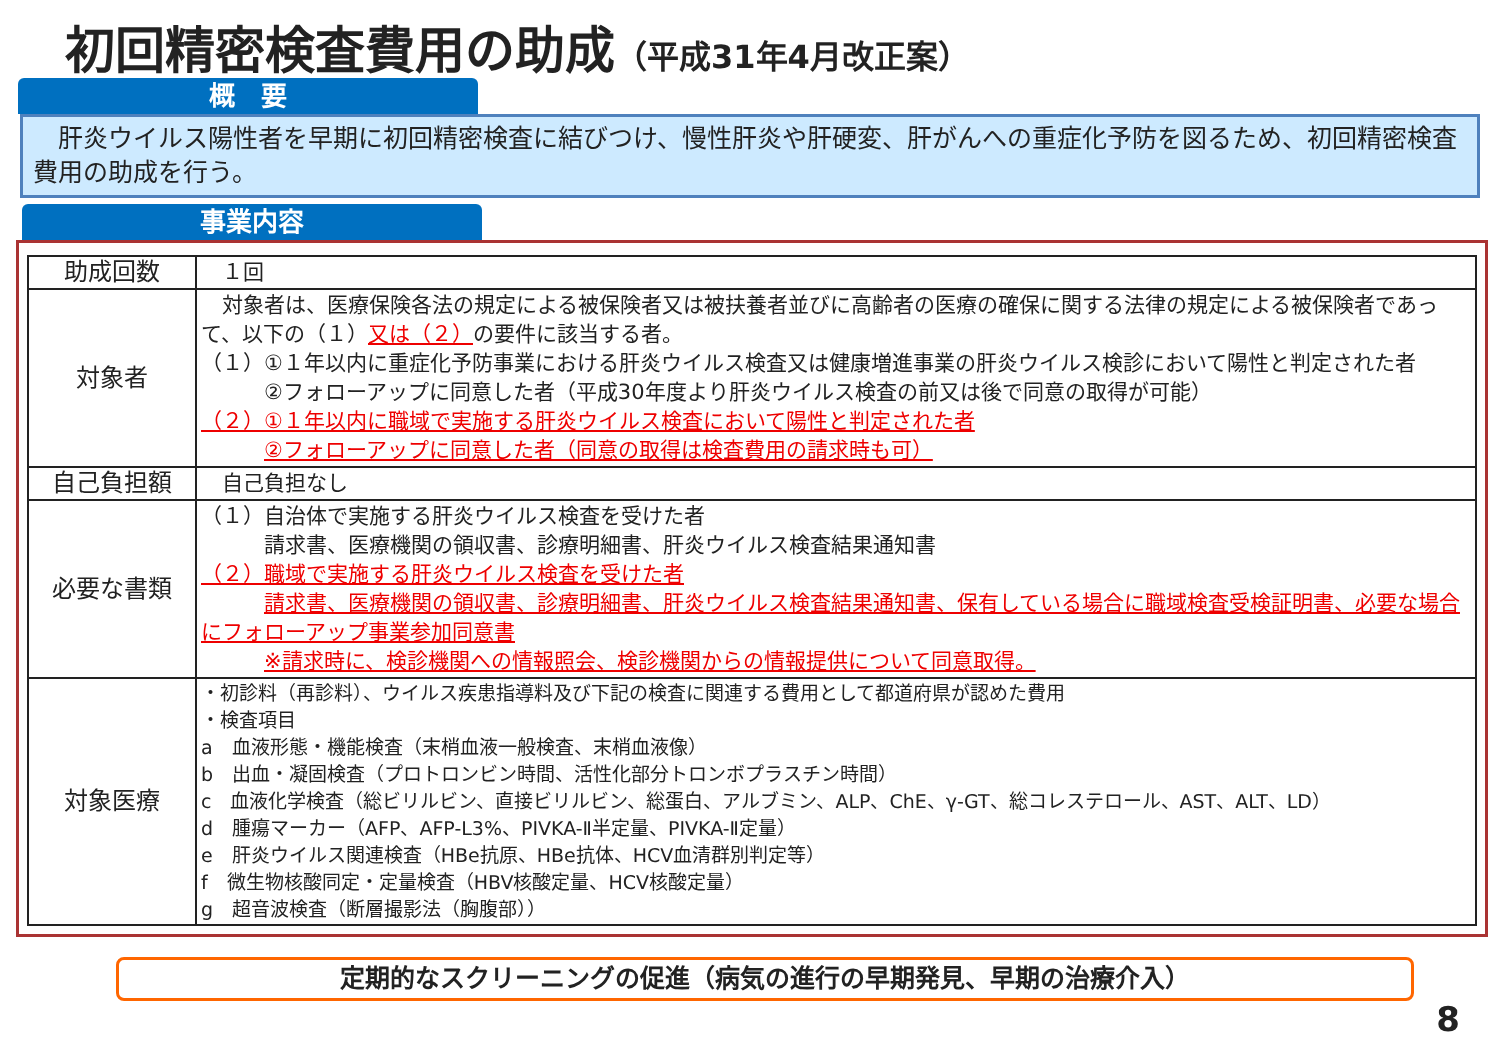初回精密検査費用の助成（平成31年4月改正案）
概　要
　肝炎ウイルス陽性者を早期に初回精密検査に結びつけ、慢性肝炎や肝硬変、肝がんへの重症化予防を図るため、初回精密検査費用の助成を行う。
事業内容
| 助成回数 | １回 |
| 対象者 | 対象者は、医療保険各法の規定による被保険者又は被扶養者並びに高齢者の医療の確保に関する法律の規定による被保険者であって、以下の（１） 又は（２） の要件に該当する者。 （１）①１年以内に重症化予防事業における肝炎ウイルス検査又は健康増進事業の肝炎ウイルス検診において陽性と判定された者 ②フォローアップに同意した者（平成30年度より肝炎ウイルス検査の前又は後で同意の取得が可能） （２）①１年以内に職域で実施する肝炎ウイルス検査において陽性と判定された者 ②フォローアップに同意した者（同意の取得は検査費用の請求時も可） |
| 自己負担額 | 自己負担なし |
| 必要な書類 | （１）自治体で実施する肝炎ウイルス検査を受けた者 請求書、医療機関の領収書、診療明細書、肝炎ウイルス検査結果通知書 （２）職域で実施する肝炎ウイルス検査を受けた者 請求書、医療機関の領収書、診療明細書、肝炎ウイルス検査結果通知書、保有している場合に職域検査受検証明書、必要な場合にフォローアップ事業参加同意書 ※請求時に、検診機関への情報照会、検診機関からの情報提供について同意取得。 |
| 対象医療 | ・初診料（再診料）、ウイルス疾患指導料及び下記の検査に関連する費用として都道府県が認めた費用 ・検査項目 a 血液形態・機能検査（末梢血液一般検査、末梢血液像） b 出血・凝固検査（プロトロンビン時間、活性化部分トロンボプラスチン時間） c 血液化学検査（総ビリルビン、直接ビリルビン、総蛋白、アルブミン、ALP、ChE、γ-GT、総コレステロール、AST、ALT、LD） d 腫瘍マーカー（AFP、AFP-L3%、PIVKA-Ⅱ半定量、PIVKA-Ⅱ定量） e 肝炎ウイルス関連検査（HBe抗原、HBe抗体、HCV血清群別判定等） f 微生物核酸同定・定量検査（HBV核酸定量、HCV核酸定量） g 超音波検査（断層撮影法（胸腹部）） |
定期的なスクリーニングの促進（病気の進行の早期発見、早期の治療介入）
8